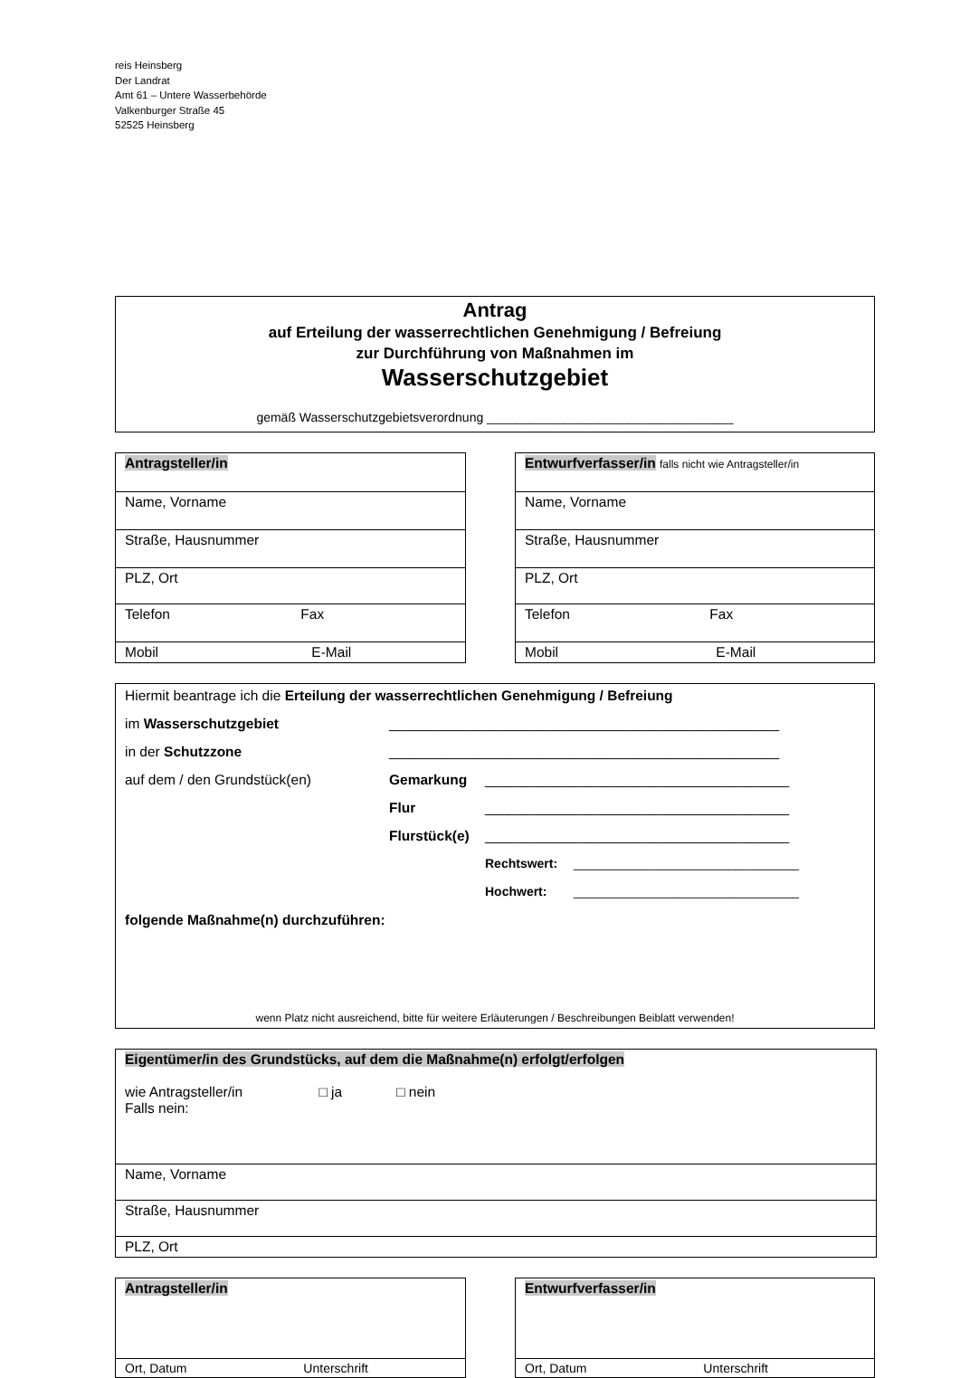reis Heinsberg
Der Landrat
Amt 61 – Untere Wasserbehörde
Valkenburger Straße 45
52525 Heinsberg
Antrag
auf Erteilung der wasserrechtlichen Genehmigung / Befreiung
zur Durchführung von Maßnahmen im
Wasserschutzgebiet
gemäß Wasserschutzgebietsverordnung ___________________________________
| Antragsteller/in |
| Name, Vorname |
| Straße, Hausnummer |
| PLZ, Ort |
| Telefon Fax |
| Mobil E-Mail |
| Entwurfverfasser/in falls nicht wie Antragsteller/in |
| Name, Vorname |
| Straße, Hausnummer |
| PLZ, Ort |
| Telefon Fax |
| Mobil E-Mail |
Hiermit beantrage ich die Erteilung der wasserrechtlichen Genehmigung / Befreiung
im Wasserschutzgebiet __________________________________________________
in der Schutzzone __________________________________________________
auf dem / den Grundstück(en) Gemarkung _______________________________________
Flur _______________________________________
Flurstück(e) _______________________________________
Rechtswert: ________________________________
Hochwert: ________________________________
folgende Maßnahme(n) durchzuführen:
wenn Platz nicht ausreichend, bitte für weitere Erläuterungen / Beschreibungen Beiblatt verwenden!
| Eigentümer/in des Grundstücks, auf dem die Maßnahme(n) erfolgt/erfolgen wie Antragsteller/in □ ja □ nein Falls nein: |
| Name, Vorname |
| Straße, Hausnummer |
| PLZ, Ort |
| Antragsteller/in |
| Ort, Datum Unterschrift |
| Entwurfverfasser/in |
| Ort, Datum Unterschrift |